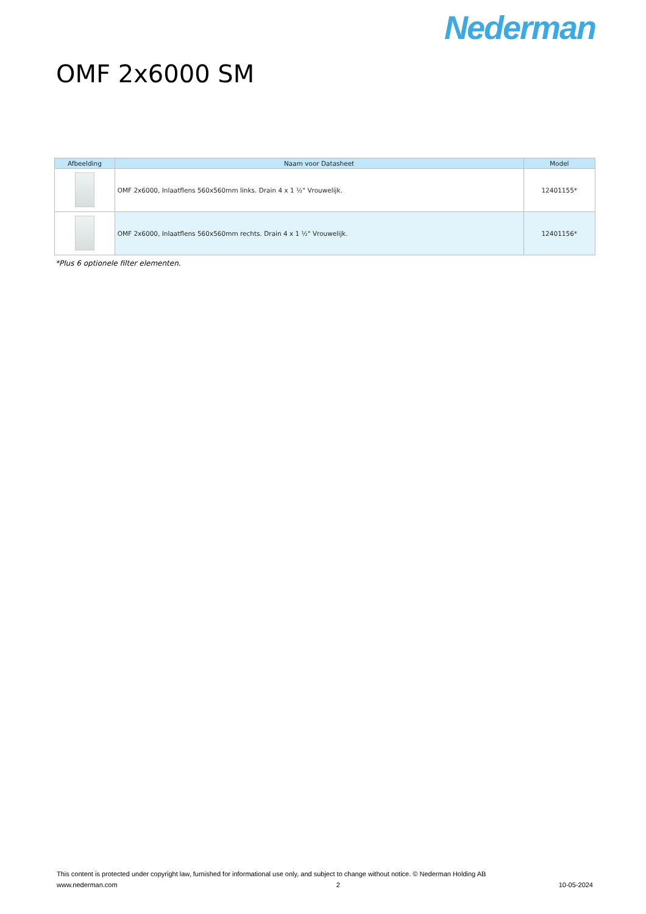Nederman
OMF 2x6000 SM
| Afbeelding | Naam voor Datasheet | Model |
| --- | --- | --- |
| | OMF 2x6000, Inlaatflens 560x560mm links. Drain 4 x 1 ½" Vrouwelijk. | 12401155* |
| | OMF 2x6000, Inlaatflens 560x560mm rechts. Drain 4 x 1 ½" Vrouwelijk. | 12401156* |
*Plus 6 optionele filter elementen.
This content is protected under copyright law, furnished for informational use only, and subject to change without notice. © Nederman Holding AB
www.nederman.com 2 10-05-2024